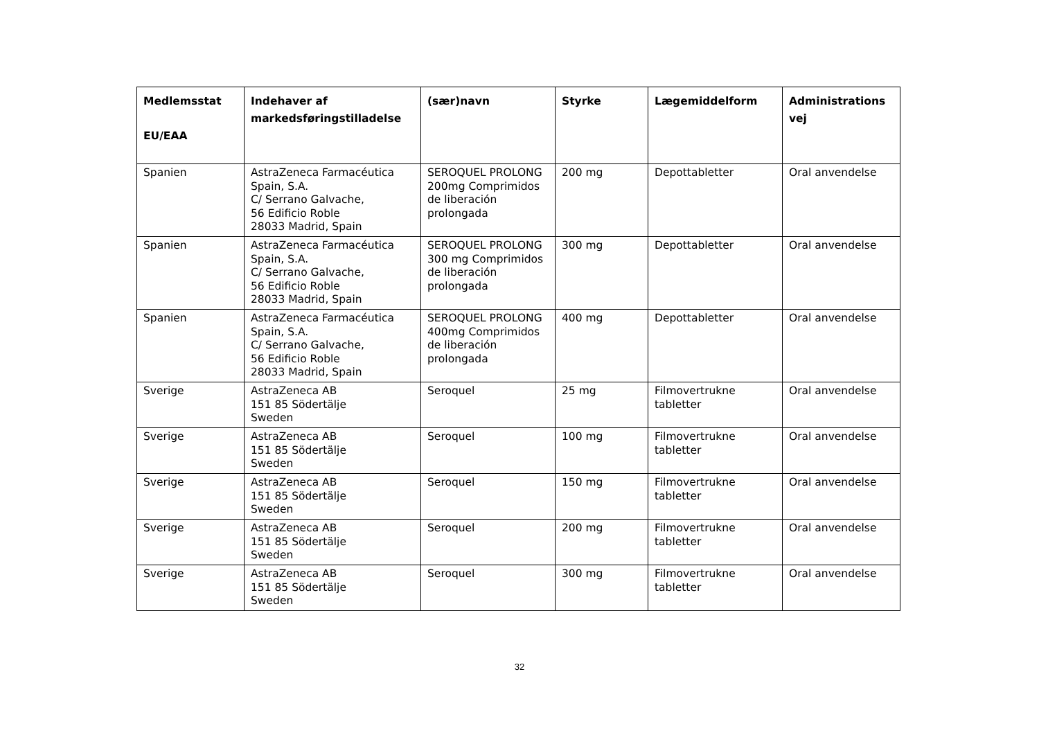| Medlemsstat EU/EAA | Indehaver af markedsføringstilladelse | (sær)navn | Styrke | Lægemiddelform | Administrations vej |
| --- | --- | --- | --- | --- | --- |
| Spanien | AstraZeneca Farmacéutica Spain, S.A. C/ Serrano Galvache, 56 Edificio Roble 28033 Madrid, Spain | SEROQUEL PROLONG 200mg Comprimidos de liberación prolongada | 200 mg | Depottabletter | Oral anvendelse |
| Spanien | AstraZeneca Farmacéutica Spain, S.A. C/ Serrano Galvache, 56 Edificio Roble 28033 Madrid, Spain | SEROQUEL PROLONG 300 mg Comprimidos de liberación prolongada | 300 mg | Depottabletter | Oral anvendelse |
| Spanien | AstraZeneca Farmacéutica Spain, S.A. C/ Serrano Galvache, 56 Edificio Roble 28033 Madrid, Spain | SEROQUEL PROLONG 400mg Comprimidos de liberación prolongada | 400 mg | Depottabletter | Oral anvendelse |
| Sverige | AstraZeneca AB 151 85 Södertälje Sweden | Seroquel | 25 mg | Filmovertrukne tabletter | Oral anvendelse |
| Sverige | AstraZeneca AB 151 85 Södertälje Sweden | Seroquel | 100 mg | Filmovertrukne tabletter | Oral anvendelse |
| Sverige | AstraZeneca AB 151 85 Södertälje Sweden | Seroquel | 150 mg | Filmovertrukne tabletter | Oral anvendelse |
| Sverige | AstraZeneca AB 151 85 Södertälje Sweden | Seroquel | 200 mg | Filmovertrukne tabletter | Oral anvendelse |
| Sverige | AstraZeneca AB 151 85 Södertälje Sweden | Seroquel | 300 mg | Filmovertrukne tabletter | Oral anvendelse |
32